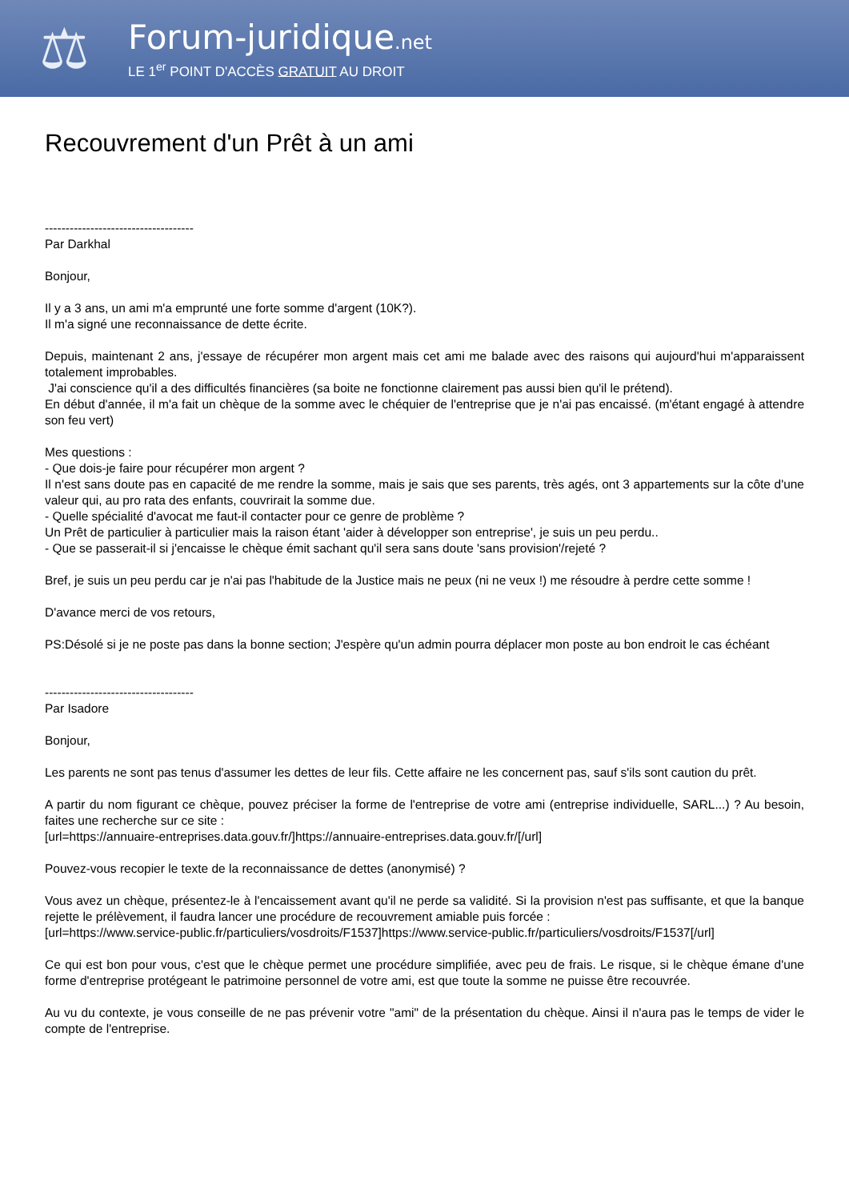⚖
Forum-juridique.net
LE 1<sup>er</sup> POINT D'ACCÈS GRATUIT AU DROIT
Recouvrement d'un Prêt à un ami
------------------------------------
Par Darkhal
Bonjour,
Il y a 3 ans, un ami m'a emprunté une forte somme d'argent (10K?).
Il m'a signé une reconnaissance de dette écrite.
Depuis, maintenant 2 ans, j'essaye de récupérer mon argent mais cet ami me balade avec des raisons qui aujourd'hui m'apparaissent totalement improbables.
J'ai conscience qu'il a des difficultés financières (sa boite ne fonctionne clairement pas aussi bien qu'il le prétend).
En début d'année, il m'a fait un chèque de la somme avec le chéquier de l'entreprise que je n'ai pas encaissé. (m'étant engagé à attendre son feu vert)
Mes questions :
- Que dois-je faire pour récupérer mon argent ?
Il n'est sans doute pas en capacité de me rendre la somme, mais je sais que ses parents, très agés, ont 3 appartements sur la côte d'une valeur qui, au pro rata des enfants, couvrirait la somme due.
- Quelle spécialité d'avocat me faut-il contacter pour ce genre de problème ?
Un Prêt de particulier à particulier mais la raison étant 'aider à développer son entreprise', je suis un peu perdu..
- Que se passerait-il si j'encaisse le chèque émit sachant qu'il sera sans doute 'sans provision'/rejeté ?
Bref, je suis un peu perdu car je n'ai pas l'habitude de la Justice mais ne peux (ni ne veux !) me résoudre à perdre cette somme !
D'avance merci de vos retours,
PS:Désolé si je ne poste pas dans la bonne section; J'espère qu'un admin pourra déplacer mon poste au bon endroit le cas échéant
------------------------------------
Par Isadore
Bonjour,
Les parents ne sont pas tenus d'assumer les dettes de leur fils. Cette affaire ne les concernent pas, sauf s'ils sont caution du prêt.
A partir du nom figurant ce chèque, pouvez préciser la forme de l'entreprise de votre ami (entreprise individuelle, SARL...) ? Au besoin, faites une recherche sur ce site :
[url=https://annuaire-entreprises.data.gouv.fr/]https://annuaire-entreprises.data.gouv.fr/[/url]
Pouvez-vous recopier le texte de la reconnaissance de dettes (anonymisé) ?
Vous avez un chèque, présentez-le à l'encaissement avant qu'il ne perde sa validité. Si la provision n'est pas suffisante, et que la banque rejette le prélèvement, il faudra lancer une procédure de recouvrement amiable puis forcée :
[url=https://www.service-public.fr/particuliers/vosdroits/F1537]https://www.service-public.fr/particuliers/vosdroits/F1537[/url]
Ce qui est bon pour vous, c'est que le chèque permet une procédure simplifiée, avec peu de frais. Le risque, si le chèque émane d'une forme d'entreprise protégeant le patrimoine personnel de votre ami, est que toute la somme ne puisse être recouvrée.
Au vu du contexte, je vous conseille de ne pas prévenir votre "ami" de la présentation du chèque. Ainsi il n'aura pas le temps de vider le compte de l'entreprise.